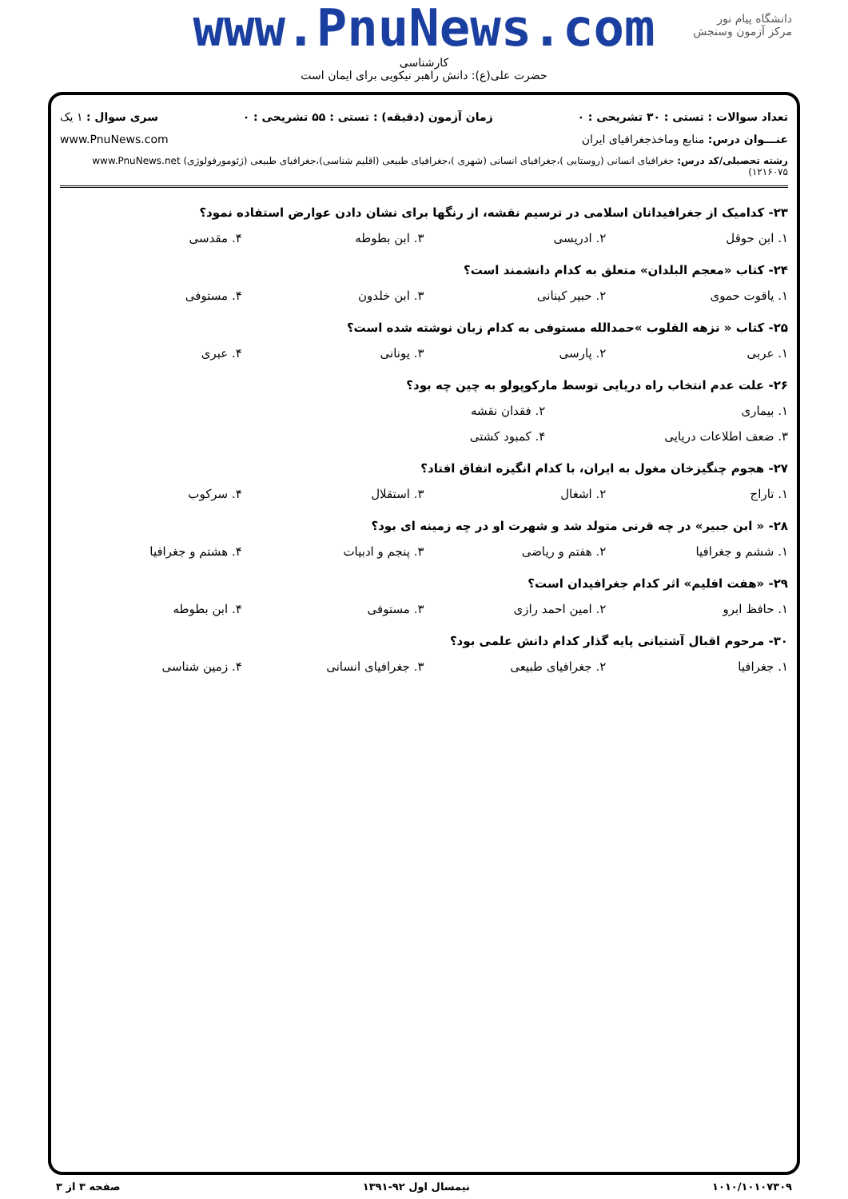www.PnuNews.com
کارشناسی
حضرت علی(ع): دانش راهبر نیکویی برای ایمان است
دانشگاه پیام نور
مرکز آزمون وسنجش
تعداد سوالات : تستی : ۳۰ تشریحی : ۰ زمان آزمون (دقیقه) : تستی : ۵۵ تشریحی : ۰ سری سوال : ۱ یک
عنـــوان درس: منابع وماخذجغرافیای ایران www.PnuNews.com
رشته تحصیلی/کد درس: جغرافیای انسانی (روستایی )،جغرافیای انسانی (شهری )،جغرافیای طبیعی (اقلیم شناسی)،جغرافیای طبیعی (ژئومورفولوژی) www.PnuNews.net ۱۲۱۶۰۷۵)
۲۳- کدامیک از جغرافیدانان اسلامی در ترسیم نقشه، از رنگها برای نشان دادن عوارض استفاده نمود؟
۱. ابن حوقل ۲. ادریسی ۳. ابن بطوطه ۴. مقدسی
۲۴- کتاب «معجم البلدان» متعلق به کدام دانشمند است؟
۱. یاقوت حموی ۲. حبیر کینانی ۳. ابن خلدون ۴. مستوفی
۲۵- کتاب « نزهه القلوب »حمدالله مستوفی به کدام زبان نوشته شده است؟
۱. عربی ۲. پارسی ۳. یونانی ۴. عبری
۲۶- علت عدم انتخاب راه دریایی توسط مارکوپولو به چین چه بود؟
۱. بیماری ۲. فقدان نقشه
۳. ضعف اطلاعات دریایی ۴. کمبود کشتی
۲۷- هجوم چنگیزخان مغول به ایران، با کدام انگیزه اتفاق افتاد؟
۱. تاراج ۲. اشغال ۳. استقلال ۴. سرکوب
۲۸- « ابن جبیر» در چه قرنی متولد شد و شهرت او در چه زمینه ای بود؟
۱. ششم و جغرافیا ۲. هفتم و ریاضی ۳. پنجم و ادبیات ۴. هشتم و جغرافیا
۲۹- «هفت اقلیم» اثر کدام جغرافیدان است؟
۱. حافظ ابرو ۲. امین احمد رازی ۳. مستوفی ۴. ابن بطوطه
۳۰- مرحوم اقبال آشتیانی پایه گذار کدام دانش علمی بود؟
۱. جغرافیا ۲. جغرافیای طبیعی ۳. جغرافیای انسانی ۴. زمین شناسی
۱۰۱۰/۱۰۱۰۷۳۰۹ نیمسال اول ۹۲-۱۳۹۱ صفحه ۳ از ۳